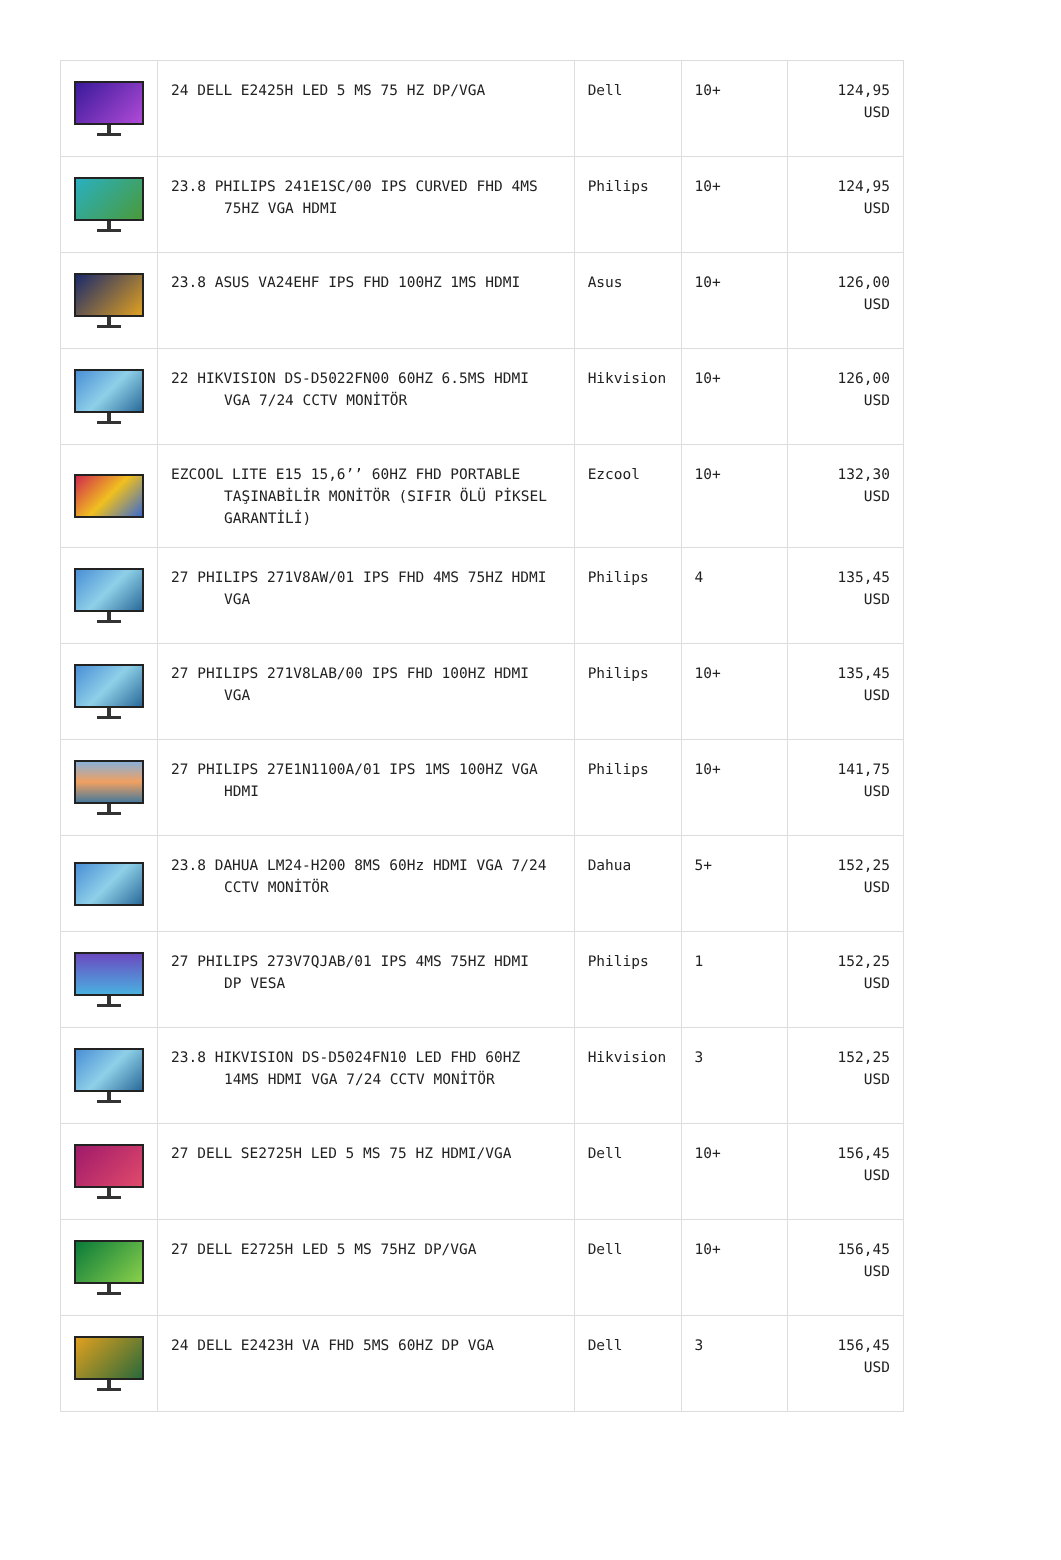| | 24 DELL E2425H LED 5 MS 75 HZ DP/VGA | Dell | 10+ | 124,95 USD |
| | 23.8 PHILIPS 241E1SC/00 IPS CURVED FHD 4MS 75HZ VGA HDMI | Philips | 10+ | 124,95 USD |
| | 23.8 ASUS VA24EHF IPS FHD 100HZ 1MS HDMI | Asus | 10+ | 126,00 USD |
| | 22 HIKVISION DS-D5022FN00 60HZ 6.5MS HDMI VGA 7/24 CCTV MONİTÖR | Hikvision | 10+ | 126,00 USD |
| | EZCOOL LITE E15 15,6’’ 60HZ FHD PORTABLE TAŞINABİLİR MONİTÖR (SIFIR ÖLÜ PİKSEL GARANTİLİ) | Ezcool | 10+ | 132,30 USD |
| | 27 PHILIPS 271V8AW/01 IPS FHD 4MS 75HZ HDMI VGA | Philips | 4 | 135,45 USD |
| | 27 PHILIPS 271V8LAB/00 IPS FHD 100HZ HDMI VGA | Philips | 10+ | 135,45 USD |
| | 27 PHILIPS 27E1N1100A/01 IPS 1MS 100HZ VGA HDMI | Philips | 10+ | 141,75 USD |
| | 23.8 DAHUA LM24-H200 8MS 60Hz HDMI VGA 7/24 CCTV MONİTÖR | Dahua | 5+ | 152,25 USD |
| | 27 PHILIPS 273V7QJAB/01 IPS 4MS 75HZ HDMI DP VESA | Philips | 1 | 152,25 USD |
| | 23.8 HIKVISION DS-D5024FN10 LED FHD 60HZ 14MS HDMI VGA 7/24 CCTV MONİTÖR | Hikvision | 3 | 152,25 USD |
| | 27 DELL SE2725H LED 5 MS 75 HZ HDMI/VGA | Dell | 10+ | 156,45 USD |
| | 27 DELL E2725H LED 5 MS 75HZ DP/VGA | Dell | 10+ | 156,45 USD |
| | 24 DELL E2423H VA FHD 5MS 60HZ DP VGA | Dell | 3 | 156,45 USD |